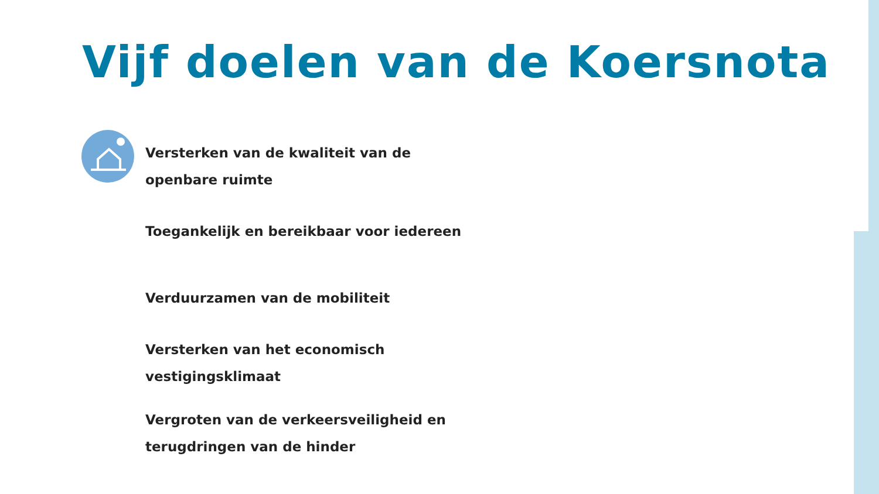Vijf doelen van de Koersnota
Versterken van de kwaliteit van de
openbare ruimte
Toegankelijk en bereikbaar voor iedereen
Verduurzamen van de mobiliteit
Versterken van het economisch
vestigingsklimaat
Vergroten van de verkeersveiligheid en
terugdringen van de hinder